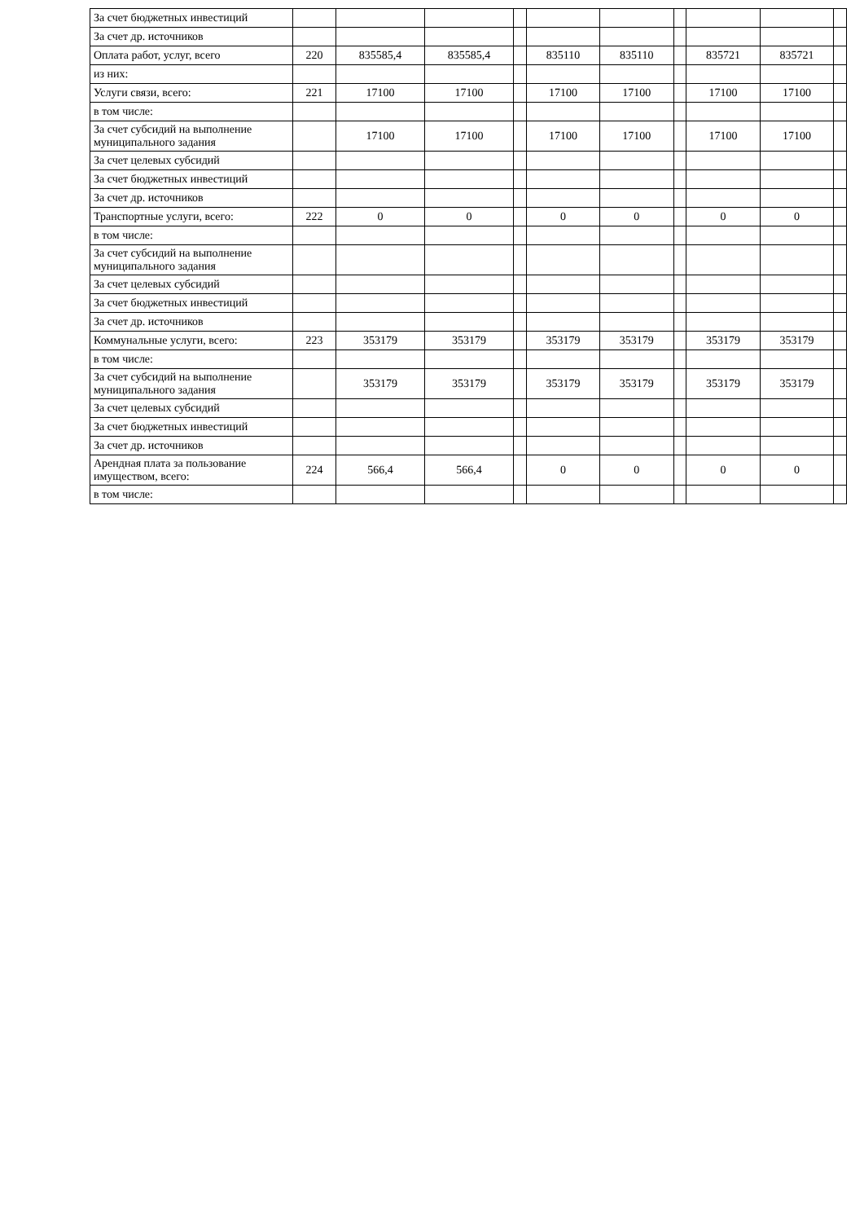| За счет бюджетных инвестиций | | | | | | | | | | |
| За счет др. источников | | | | | | | | | | |
| Оплата работ, услуг, всего | 220 | 835585,4 | 835585,4 | | 835110 | 835110 | | 835721 | 835721 | |
| из них: | | | | | | | | | | |
| Услуги связи, всего: | 221 | 17100 | 17100 | | 17100 | 17100 | | 17100 | 17100 | |
| в том числе: | | | | | | | | | | |
| За счет субсидий на выполнение муниципального задания | | 17100 | 17100 | | 17100 | 17100 | | 17100 | 17100 | |
| За счет целевых субсидий | | | | | | | | | | |
| За счет бюджетных инвестиций | | | | | | | | | | |
| За счет др. источников | | | | | | | | | | |
| Транспортные услуги, всего: | 222 | 0 | 0 | | 0 | 0 | | 0 | 0 | |
| в том числе: | | | | | | | | | | |
| За счет субсидий на выполнение муниципального задания | | | | | | | | | | |
| За счет целевых субсидий | | | | | | | | | | |
| За счет бюджетных инвестиций | | | | | | | | | | |
| За счет др. источников | | | | | | | | | | |
| Коммунальные услуги, всего: | 223 | 353179 | 353179 | | 353179 | 353179 | | 353179 | 353179 | |
| в том числе: | | | | | | | | | | |
| За счет субсидий на выполнение муниципального задания | | 353179 | 353179 | | 353179 | 353179 | | 353179 | 353179 | |
| За счет целевых субсидий | | | | | | | | | | |
| За счет бюджетных инвестиций | | | | | | | | | | |
| За счет др. источников | | | | | | | | | | |
| Арендная плата за пользование имуществом, всего: | 224 | 566,4 | 566,4 | | 0 | 0 | | 0 | 0 | |
| в том числе: | | | | | | | | | | |